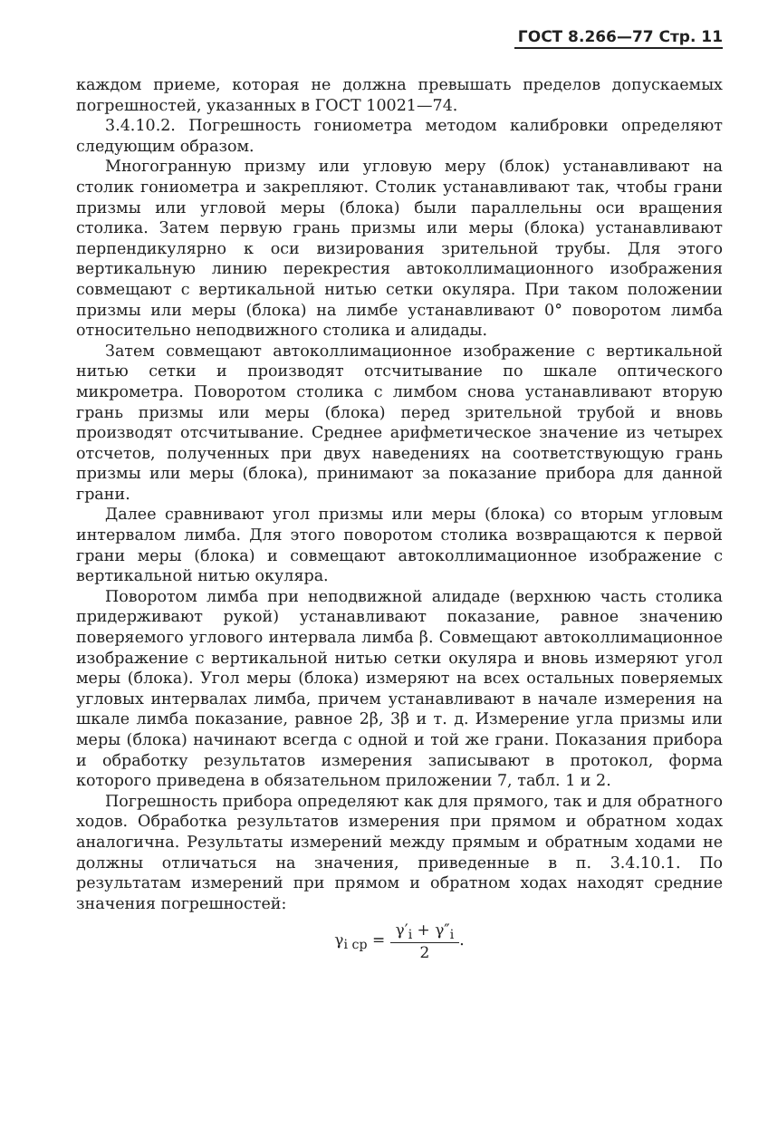ГОСТ 8.266—77 Стр. 11
каждом приеме, которая не должна превышать пределов допускаемых погрешностей, указанных в ГОСТ 10021—74.
3.4.10.2. Погрешность гониометра методом калибровки определяют следующим образом.
Многогранную призму или угловую меру (блок) устанавливают на столик гониометра и закрепляют. Столик устанавливают так, чтобы грани призмы или угловой меры (блока) были параллельны оси вращения столика. Затем первую грань призмы или меры (блока) устанавливают перпендикулярно к оси визирования зрительной трубы. Для этого вертикальную линию перекрестия автоколлимационного изображения совмещают с вертикальной нитью сетки окуляра. При таком положении призмы или меры (блока) на лимбе устанавливают 0° поворотом лимба относительно неподвижного столика и алидады.
Затем совмещают автоколлимационное изображение с вертикальной нитью сетки и производят отсчитывание по шкале оптического микрометра. Поворотом столика с лимбом снова устанавливают вторую грань призмы или меры (блока) перед зрительной трубой и вновь производят отсчитывание. Среднее арифметическое значение из четырех отсчетов, полученных при двух наведениях на соответствующую грань призмы или меры (блока), принимают за показание прибора для данной грани.
Далее сравнивают угол призмы или меры (блока) со вторым угловым интервалом лимба. Для этого поворотом столика возвращаются к первой грани меры (блока) и совмещают автоколлимационное изображение с вертикальной нитью окуляра.
Поворотом лимба при неподвижной алидаде (верхнюю часть столика придерживают рукой) устанавливают показание, равное значению поверяемого углового интервала лимба β. Совмещают автоколлимационное изображение с вертикальной нитью сетки окуляра и вновь измеряют угол меры (блока). Угол меры (блока) измеряют на всех остальных поверяемых угловых интервалах лимба, причем устанавливают в начале измерения на шкале лимба показание, равное 2β, 3β и т. д. Измерение угла призмы или меры (блока) начинают всегда с одной и той же грани. Показания прибора и обработку результатов измерения записывают в протокол, форма которого приведена в обязательном приложении 7, табл. 1 и 2.
Погрешность прибора определяют как для прямого, так и для обратного ходов. Обработка результатов измерения при прямом и обратном ходах аналогична. Результаты измерений между прямым и обратным ходами не должны отличаться на значения, приведенные в п. 3.4.10.1. По результатам измерений при прямом и обратном ходах находят средние значения погрешностей:
γ<sub>i ср</sub> = γ′<sub>i</sub> + γ″<sub>i</sub> 2.